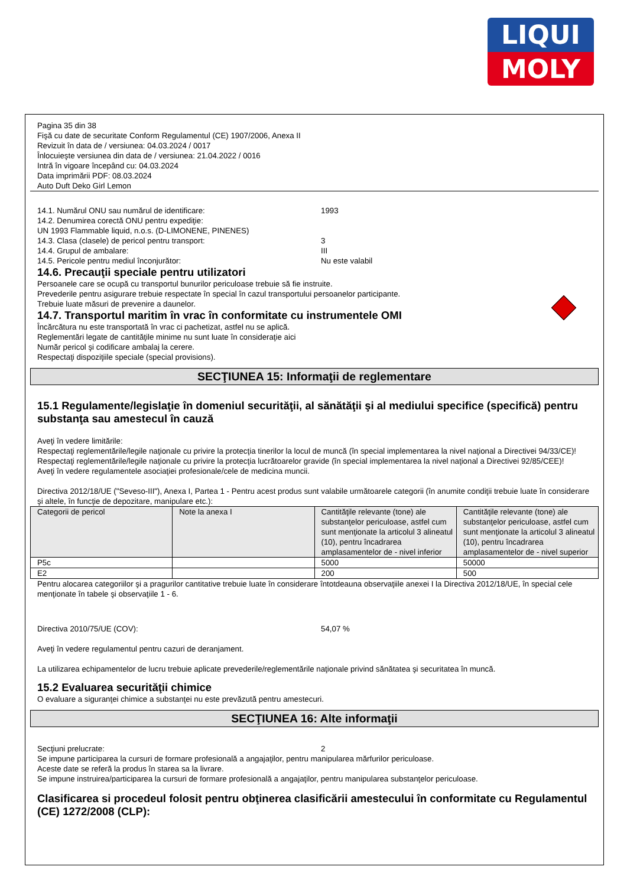LIQUI
MOLY
Pagina 35 din 38
Fişă cu date de securitate Conform Regulamentul (CE) 1907/2006, Anexa II
Revizuit în data de / versiunea: 04.03.2024 / 0017
Înlocuieşte versiunea din data de / versiunea: 21.04.2022 / 0016
Intră în vigoare începând cu: 04.03.2024
Data imprimării PDF: 08.03.2024
Auto Duft Deko Girl Lemon
14.1. Numărul ONU sau numărul de identificare: 1993
14.2. Denumirea corectă ONU pentru expediţie:
UN 1993 Flammable liquid, n.o.s. (D-LIMONENE, PINENES)
14.3. Clasa (clasele) de pericol pentru transport: 3
14.4. Grupul de ambalare: III
14.5. Pericole pentru mediul înconjurător: Nu este valabil
14.6. Precauţii speciale pentru utilizatori
Persoanele care se ocupă cu transportul bunurilor periculoase trebuie să fie instruite.
Prevederile pentru asigurare trebuie respectate în special în cazul transportului persoanelor participante.
Trebuie luate măsuri de prevenire a daunelor.
14.7. Transportul maritim în vrac în conformitate cu instrumentele OMI
Încărcătura nu este transportată în vrac ci pachetizat, astfel nu se aplică.
Reglementări legate de cantităţile minime nu sunt luate în consideraţie aici
Număr pericol şi codificare ambalaj la cerere.
Respectaţi dispoziţiile speciale (special provisions).
SECŢIUNEA 15: Informaţii de reglementare
15.1 Regulamente/legislaţie în domeniul securităţii, al sănătăţii şi al mediului specifice (specifică) pentru substanţa sau amestecul în cauză
Aveţi în vedere limitările:
Respectaţi reglementările/legile naţionale cu privire la protecţia tinerilor la locul de muncă (în special implementarea la nivel naţional a Directivei 94/33/CE)!
Respectaţi reglementările/legile naţionale cu privire la protecţia lucrătoarelor gravide (în special implementarea la nivel naţional a Directivei 92/85/CEE)!
Aveţi în vedere regulamentele asociaţiei profesionale/cele de medicina muncii.
Directiva 2012/18/UE ("Seveso-III"), Anexa I, Partea 1 - Pentru acest produs sunt valabile următoarele categorii (în anumite condiţii trebuie luate în considerare şi altele, în funcţie de depozitare, manipulare etc.):
| Categorii de pericol | Note la anexa I | Cantităţile relevante (tone) ale substanţelor periculoase, astfel cum sunt menţionate la articolul 3 alineatul (10), pentru încadrarea amplasamentelor de - nivel inferior | Cantităţile relevante (tone) ale substanţelor periculoase, astfel cum sunt menţionate la articolul 3 alineatul (10), pentru încadrarea amplasamentelor de - nivel superior |
| P5c | | 5000 | 50000 |
| E2 | | 200 | 500 |
Pentru alocarea categoriilor şi a pragurilor cantitative trebuie luate în considerare întotdeauna observaţiile anexei I la Directiva 2012/18/UE, în special cele menţionate în tabele şi observaţiile 1 - 6.
Directiva 2010/75/UE (COV): 54,07 %
Aveţi în vedere regulamentul pentru cazuri de deranjament.
La utilizarea echipamentelor de lucru trebuie aplicate prevederile/reglementările naţionale privind sănătatea şi securitatea în muncă.
15.2 Evaluarea securităţii chimice
O evaluare a siguranţei chimice a substanţei nu este prevăzută pentru amestecuri.
SECŢIUNEA 16: Alte informaţii
Secţiuni prelucrate: 2
Se impune participarea la cursuri de formare profesională a angajaţilor, pentru manipularea mărfurilor periculoase.
Aceste date se referă la produs în starea sa la livrare.
Se impune instruirea/participarea la cursuri de formare profesională a angajaţilor, pentru manipularea substanţelor periculoase.
Clasificarea si procedeul folosit pentru obţinerea clasificării amestecului în conformitate cu Regulamentul (CE) 1272/2008 (CLP):